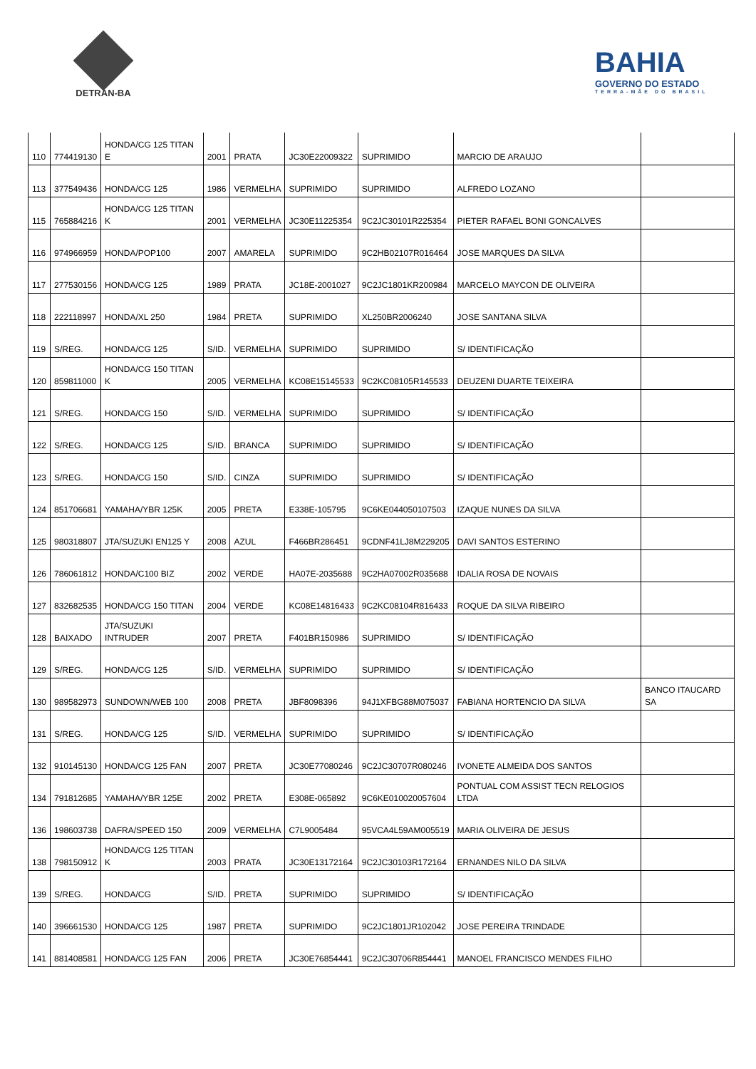DETRAN-BA
BAHIA
GOVERNO DO ESTADO
TERRA-MÃE DO BRASIL
| 110 | 774419130 | HONDA/CG 125 TITAN E | 2001 | PRATA | JC30E22009322 | SUPRIMIDO | MARCIO DE ARAUJO | |
| 113 | 377549436 | HONDA/CG 125 | 1986 | VERMELHA | SUPRIMIDO | SUPRIMIDO | ALFREDO LOZANO | |
| 115 | 765884216 | HONDA/CG 125 TITAN K | 2001 | VERMELHA | JC30E11225354 | 9C2JC30101R225354 | PIETER RAFAEL BONI GONCALVES | |
| 116 | 974966959 | HONDA/POP100 | 2007 | AMARELA | SUPRIMIDO | 9C2HB02107R016464 | JOSE MARQUES DA SILVA | |
| 117 | 277530156 | HONDA/CG 125 | 1989 | PRATA | JC18E-2001027 | 9C2JC1801KR200984 | MARCELO MAYCON DE OLIVEIRA | |
| 118 | 222118997 | HONDA/XL 250 | 1984 | PRETA | SUPRIMIDO | XL250BR2006240 | JOSE SANTANA SILVA | |
| 119 | S/REG. | HONDA/CG 125 | S/ID. | VERMELHA | SUPRIMIDO | SUPRIMIDO | S/ IDENTIFICAÇÃO | |
| 120 | 859811000 | HONDA/CG 150 TITAN K | 2005 | VERMELHA | KC08E15145533 | 9C2KC08105R145533 | DEUZENI DUARTE TEIXEIRA | |
| 121 | S/REG. | HONDA/CG 150 | S/ID. | VERMELHA | SUPRIMIDO | SUPRIMIDO | S/ IDENTIFICAÇÃO | |
| 122 | S/REG. | HONDA/CG 125 | S/ID. | BRANCA | SUPRIMIDO | SUPRIMIDO | S/ IDENTIFICAÇÃO | |
| 123 | S/REG. | HONDA/CG 150 | S/ID. | CINZA | SUPRIMIDO | SUPRIMIDO | S/ IDENTIFICAÇÃO | |
| 124 | 851706681 | YAMAHA/YBR 125K | 2005 | PRETA | E338E-105795 | 9C6KE044050107503 | IZAQUE NUNES DA SILVA | |
| 125 | 980318807 | JTA/SUZUKI EN125 Y | 2008 | AZUL | F466BR286451 | 9CDNF41LJ8M229205 | DAVI SANTOS ESTERINO | |
| 126 | 786061812 | HONDA/C100 BIZ | 2002 | VERDE | HA07E-2035688 | 9C2HA07002R035688 | IDALIA ROSA DE NOVAIS | |
| 127 | 832682535 | HONDA/CG 150 TITAN | 2004 | VERDE | KC08E14816433 | 9C2KC08104R816433 | ROQUE DA SILVA RIBEIRO | |
| 128 | BAIXADO | JTA/SUZUKI INTRUDER | 2007 | PRETA | F401BR150986 | SUPRIMIDO | S/ IDENTIFICAÇÃO | |
| 129 | S/REG. | HONDA/CG 125 | S/ID. | VERMELHA | SUPRIMIDO | SUPRIMIDO | S/ IDENTIFICAÇÃO | |
| 130 | 989582973 | SUNDOWN/WEB 100 | 2008 | PRETA | JBF8098396 | 94J1XFBG88M075037 | FABIANA HORTENCIO DA SILVA | BANCO ITAUCARD SA |
| 131 | S/REG. | HONDA/CG 125 | S/ID. | VERMELHA | SUPRIMIDO | SUPRIMIDO | S/ IDENTIFICAÇÃO | |
| 132 | 910145130 | HONDA/CG 125 FAN | 2007 | PRETA | JC30E77080246 | 9C2JC30707R080246 | IVONETE ALMEIDA DOS SANTOS | |
| 134 | 791812685 | YAMAHA/YBR 125E | 2002 | PRETA | E308E-065892 | 9C6KE010020057604 | PONTUAL COM ASSIST TECN RELOGIOS LTDA | |
| 136 | 198603738 | DAFRA/SPEED 150 | 2009 | VERMELHA | C7L9005484 | 95VCA4L59AM005519 | MARIA OLIVEIRA DE JESUS | |
| 138 | 798150912 | HONDA/CG 125 TITAN K | 2003 | PRATA | JC30E13172164 | 9C2JC30103R172164 | ERNANDES NILO DA SILVA | |
| 139 | S/REG. | HONDA/CG | S/ID. | PRETA | SUPRIMIDO | SUPRIMIDO | S/ IDENTIFICAÇÃO | |
| 140 | 396661530 | HONDA/CG 125 | 1987 | PRETA | SUPRIMIDO | 9C2JC1801JR102042 | JOSE PEREIRA TRINDADE | |
| 141 | 881408581 | HONDA/CG 125 FAN | 2006 | PRETA | JC30E76854441 | 9C2JC30706R854441 | MANOEL FRANCISCO MENDES FILHO | |